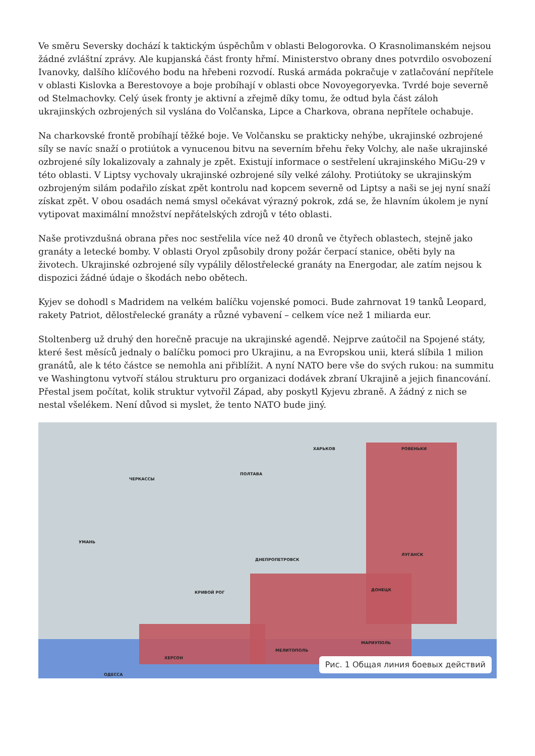Ve směru Seversky dochází k taktickým úspěchům v oblasti Belogorovka. O Krasnolimanském nejsou žádné zvláštní zprávy. Ale kupjanská část fronty hřmí. Ministerstvo obrany dnes potvrdilo osvobození Ivanovky, dalšího klíčového bodu na hřebeni rozvodí. Ruská armáda pokračuje v zatlačování nepřítele v oblasti Kislovka a Berestovoye a boje probíhají v oblasti obce Novoyegoryevka. Tvrdé boje severně od Stelmachovky. Celý úsek fronty je aktivní a zřejmě díky tomu, že odtud byla část záloh ukrajinských ozbrojených sil vyslána do Volčanska, Lipce a Charkova, obrana nepřítele ochabuje.
Na charkovské frontě probíhají těžké boje. Ve Volčansku se prakticky nehýbe, ukrajinské ozbrojené síly se navíc snaží o protiútok a vynucenou bitvu na severním břehu řeky Volchy, ale naše ukrajinské ozbrojené síly lokalizovaly a zahnaly je zpět. Existují informace o sestřelení ukrajinského MiGu-29 v této oblasti. V Liptsy vychovaly ukrajinské ozbrojené síly velké zálohy. Protiútoky se ukrajinským ozbrojeným silám podařilo získat zpět kontrolu nad kopcem severně od Liptsy a naši se jej nyní snaží získat zpět. V obou osadách nemá smysl očekávat výrazný pokrok, zdá se, že hlavním úkolem je nyní vytipovat maximální množství nepřátelských zdrojů v této oblasti.
Naše protivzdušná obrana přes noc sestřelila více než 40 dronů ve čtyřech oblastech, stejně jako granáty a letecké bomby. V oblasti Oryol způsobily drony požár čerpací stanice, oběti byly na životech. Ukrajinské ozbrojené síly vypálily dělostřelecké granáty na Energodar, ale zatím nejsou k dispozici žádné údaje o škodách nebo obětech.
Kyjev se dohodl s Madridem na velkém balíčku vojenské pomoci. Bude zahrnovat 19 tanků Leopard, rakety Patriot, dělostřelecké granáty a různé vybavení – celkem více než 1 miliarda eur.
Stoltenberg už druhý den horečně pracuje na ukrajinské agendě. Nejprve zaútočil na Spojené státy, které šest měsíců jednaly o balíčku pomoci pro Ukrajinu, a na Evropskou unii, která slíbila 1 milion granátů, ale k této částce se nemohla ani přiblížit. A nyní NATO bere vše do svých rukou: na summitu ve Washingtonu vytvoří stálou strukturu pro organizaci dodávek zbraní Ukrajině a jejich financování. Přestal jsem počítat, kolik struktur vytvořil Západ, aby poskytl Kyjevu zbraně. A žádný z nich se nestal všelékem. Není důvod si myslet, že tento NATO bude jiný.
ХАРЬКОВ
ПОЛТАВА
РОВЕНЬКИ
ЧЕРКАССЫ
УМАНЬ
ДНЕПРОПЕТРОВСК
ЛУГАНСК
ДОНЕЦК
КРИВОЙ РОГ
МАРИУПОЛЬ
МЕЛИТОПОЛЬ
ХЕРСОН
ОДЕССА
Рис. 1 Общая линия боевых действий